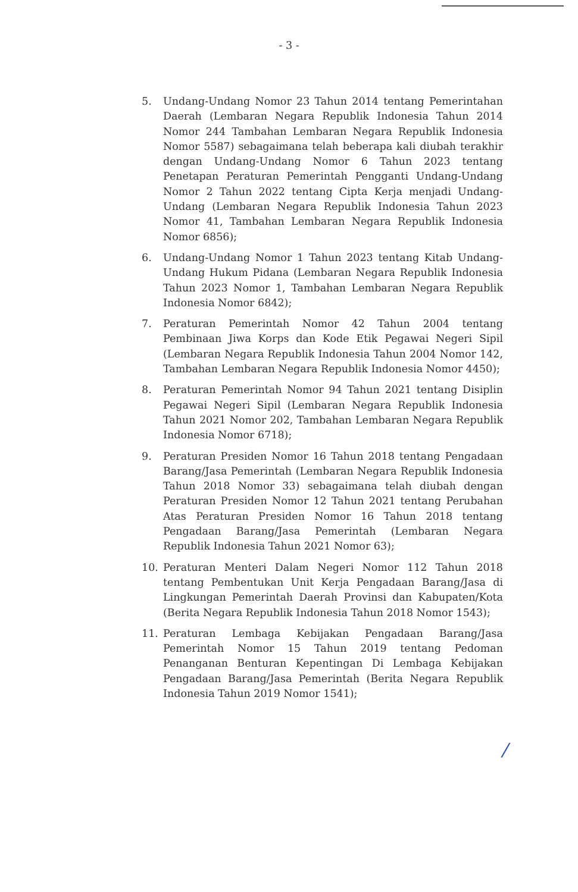- 3 -
5. Undang-Undang Nomor 23 Tahun 2014 tentang Pemerintahan Daerah (Lembaran Negara Republik Indonesia Tahun 2014 Nomor 244 Tambahan Lembaran Negara Republik Indonesia Nomor 5587) sebagaimana telah beberapa kali diubah terakhir dengan Undang-Undang Nomor 6 Tahun 2023 tentang Penetapan Peraturan Pemerintah Pengganti Undang-Undang Nomor 2 Tahun 2022 tentang Cipta Kerja menjadi Undang- Undang (Lembaran Negara Republik Indonesia Tahun 2023 Nomor 41, Tambahan Lembaran Negara Republik Indonesia Nomor 6856);
6. Undang-Undang Nomor 1 Tahun 2023 tentang Kitab Undang-Undang Hukum Pidana (Lembaran Negara Republik Indonesia Tahun 2023 Nomor 1, Tambahan Lembaran Negara Republik Indonesia Nomor 6842);
7. Peraturan Pemerintah Nomor 42 Tahun 2004 tentang Pembinaan Jiwa Korps dan Kode Etik Pegawai Negeri Sipil (Lembaran Negara Republik Indonesia Tahun 2004 Nomor 142, Tambahan Lembaran Negara Republik Indonesia Nomor 4450);
8. Peraturan Pemerintah Nomor 94 Tahun 2021 tentang Disiplin Pegawai Negeri Sipil (Lembaran Negara Republik Indonesia Tahun 2021 Nomor 202, Tambahan Lembaran Negara Republik Indonesia Nomor 6718);
9. Peraturan Presiden Nomor 16 Tahun 2018 tentang Pengadaan Barang/Jasa Pemerintah (Lembaran Negara Republik Indonesia Tahun 2018 Nomor 33) sebagaimana telah diubah dengan Peraturan Presiden Nomor 12 Tahun 2021 tentang Perubahan Atas Peraturan Presiden Nomor 16 Tahun 2018 tentang Pengadaan Barang/Jasa Pemerintah (Lembaran Negara Republik Indonesia Tahun 2021 Nomor 63);
10. Peraturan Menteri Dalam Negeri Nomor 112 Tahun 2018 tentang Pembentukan Unit Kerja Pengadaan Barang/Jasa di Lingkungan Pemerintah Daerah Provinsi dan Kabupaten/Kota (Berita Negara Republik Indonesia Tahun 2018 Nomor 1543);
11. Peraturan Lembaga Kebijakan Pengadaan Barang/Jasa Pemerintah Nomor 15 Tahun 2019 tentang Pedoman Penanganan Benturan Kepentingan Di Lembaga Kebijakan Pengadaan Barang/Jasa Pemerintah (Berita Negara Republik Indonesia Tahun 2019 Nomor 1541);
/